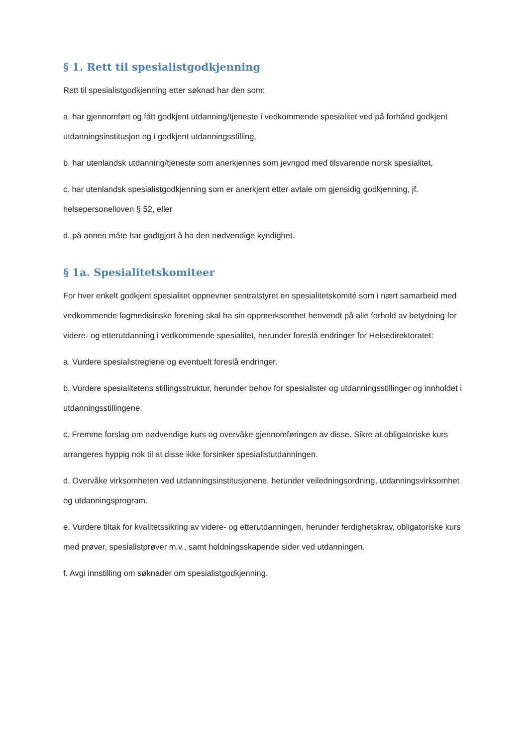§ 1. Rett til spesialistgodkjenning
Rett til spesialistgodkjenning etter søknad har den som:
a. har gjennomført og fått godkjent utdanning/tjeneste i vedkommende spesialitet ved på forhånd godkjent utdanningsinstitusjon og i godkjent utdanningsstilling,
b. har utenlandsk utdanning/tjeneste som anerkjennes som jevngod med tilsvarende norsk spesialitet,
c. har utenlandsk spesialistgodkjenning som er anerkjent etter avtale om gjensidig godkjenning, jf. helsepersonelloven § 52, eller
d. på annen måte har godtgjort å ha den nødvendige kyndighet.
§ 1a. Spesialitetskomiteer
For hver enkelt godkjent spesialitet oppnevner sentralstyret en spesialitetskomité som i nært samarbeid med vedkommende fagmedisinske forening skal ha sin oppmerksomhet henvendt på alle forhold av betydning for videre- og etterutdanning i vedkommende spesialitet, herunder foreslå endringer for Helsedirektoratet:
a. Vurdere spesialistreglene og eventuelt foreslå endringer.
b. Vurdere spesialitetens stillingsstruktur, herunder behov for spesialister og utdanningsstillinger og innholdet i utdanningsstillingene.
c. Fremme forslag om nødvendige kurs og overvåke gjennomføringen av disse. Sikre at obligatoriske kurs arrangeres hyppig nok til at disse ikke forsinker spesialistutdanningen.
d. Overvåke virksomheten ved utdanningsinstitusjonene, herunder veiledningsordning, utdanningsvirksomhet og utdanningsprogram.
e. Vurdere tiltak for kvalitetssikring av videre- og etterutdanningen, herunder ferdighetskrav, obligatoriske kurs med prøver, spesialistprøver m.v., samt holdningsskapende sider ved utdanningen.
f. Avgi innstilling om søknader om spesialistgodkjenning.